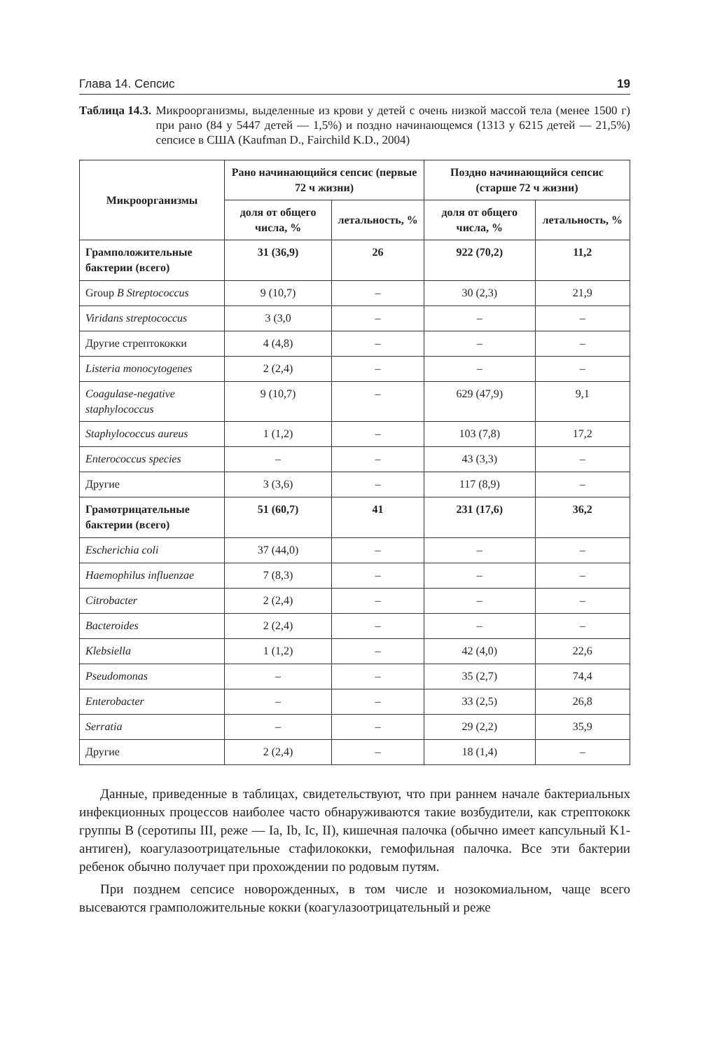Глава 14. Сепсис 19
Таблица 14.3. Микроорганизмы, выделенные из крови у детей с очень низкой массой тела (менее 1500 г) при рано (84 у 5447 детей — 1,5%) и поздно начинающемся (1313 у 6215 детей — 21,5%) сепсисе в США (Kaufman D., Fairchild K.D., 2004)
| Микроорганизмы | Рано начинающийся сепсис (первые 72 ч жизни) | | Поздно начинающийся сепсис (старше 72 ч жизни) | |
| --- | --- | --- | --- | --- |
| | доля от общего числа, % | летальность, % | доля от общего числа, % | летальность, % |
| Грамположительные бактерии (всего) | 31 (36,9) | 26 | 922 (70,2) | 11,2 |
| Group B Streptococcus | 9 (10,7) | – | 30 (2,3) | 21,9 |
| Viridans streptococcus | 3 (3,0 | – | – | – |
| Другие стрептококки | 4 (4,8) | – | – | – |
| Listeria monocytogenes | 2 (2,4) | – | – | – |
| Coagulase-negative staphylococcus | 9 (10,7) | – | 629 (47,9) | 9,1 |
| Staphylococcus aureus | 1 (1,2) | – | 103 (7,8) | 17,2 |
| Enterococcus species | – | – | 43 (3,3) | – |
| Другие | 3 (3,6) | – | 117 (8,9) | – |
| Грамотрицательные бактерии (всего) | 51 (60,7) | 41 | 231 (17,6) | 36,2 |
| Escherichia coli | 37 (44,0) | – | – | – |
| Haemophilus influenzae | 7 (8,3) | – | – | – |
| Citrobacter | 2 (2,4) | – | – | – |
| Bacteroides | 2 (2,4) | – | – | – |
| Klebsiella | 1 (1,2) | – | 42 (4,0) | 22,6 |
| Pseudomonas | – | – | 35 (2,7) | 74,4 |
| Enterobacter | – | – | 33 (2,5) | 26,8 |
| Serratia | – | – | 29 (2,2) | 35,9 |
| Другие | 2 (2,4) | – | 18 (1,4) | – |
Данные, приведенные в таблицах, свидетельствуют, что при раннем начале бактериальных инфекционных процессов наиболее часто обнаруживаются такие возбудители, как стрептококк группы B (серотипы III, реже — Ia, Ib, Ic, II), кишечная палочка (обычно имеет капсульный K1-антиген), коагулазоотрицательные стафилококки, гемофильная палочка. Все эти бактерии ребенок обычно получает при прохождении по родовым путям.
При позднем сепсисе новорожденных, в том числе и нозокомиальном, чаще всего высеваются грамположительные кокки (коагулазоотрицательный и реже